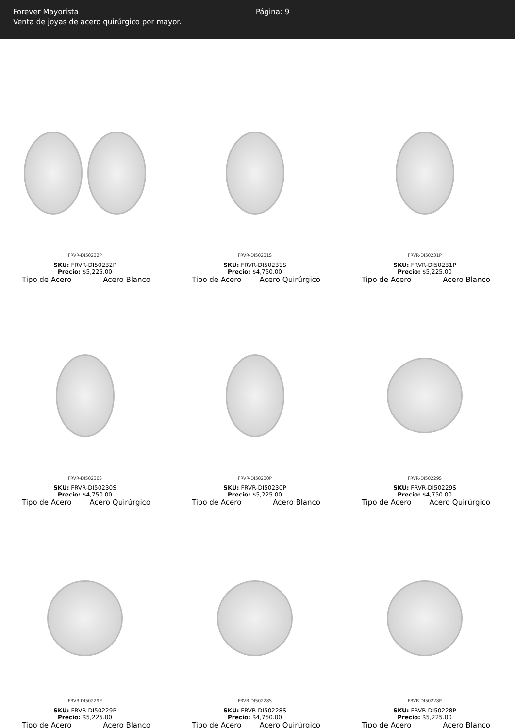Forever Mayorista
Venta de joyas de acero quirúrgico por mayor.
Página: 9
FRVR-DI50232P
SKU: FRVR-DI50232P
Precio: $5,225.00
Tipo de Acero Acero Blanco
FRVR-DI50231S
SKU: FRVR-DI50231S
Precio: $4,750.00
Tipo de Acero Acero Quirúrgico
FRVR-DI50231P
SKU: FRVR-DI50231P
Precio: $5,225.00
Tipo de Acero Acero Blanco
FRVR-DI50230S
SKU: FRVR-DI50230S
Precio: $4,750.00
Tipo de Acero Acero Quirúrgico
FRVR-DI50230P
SKU: FRVR-DI50230P
Precio: $5,225.00
Tipo de Acero Acero Blanco
FRVR-DI50229S
SKU: FRVR-DI50229S
Precio: $4,750.00
Tipo de Acero Acero Quirúrgico
FRVR-DI50229P
SKU: FRVR-DI50229P
Precio: $5,225.00
Tipo de Acero Acero Blanco
FRVR-DI50228S
SKU: FRVR-DI50228S
Precio: $4,750.00
Tipo de Acero Acero Quirúrgico
FRVR-DI50228P
SKU: FRVR-DI50228P
Precio: $5,225.00
Tipo de Acero Acero Blanco